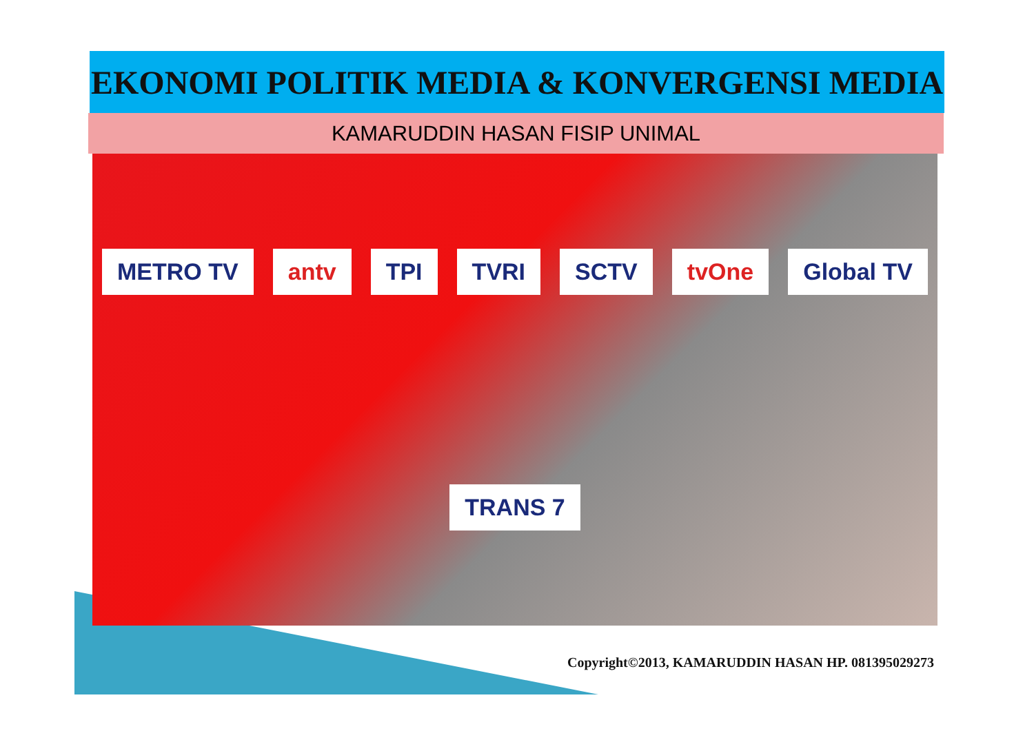EKONOMI POLITIK MEDIA & KONVERGENSI MEDIA
KAMARUDDIN HASAN FISIP UNIMAL
METRO TV antv TPI TVRI SCTV tvOne Global TV TRANS 7
Copyright©2013, KAMARUDDIN HASAN HP. 081395029273